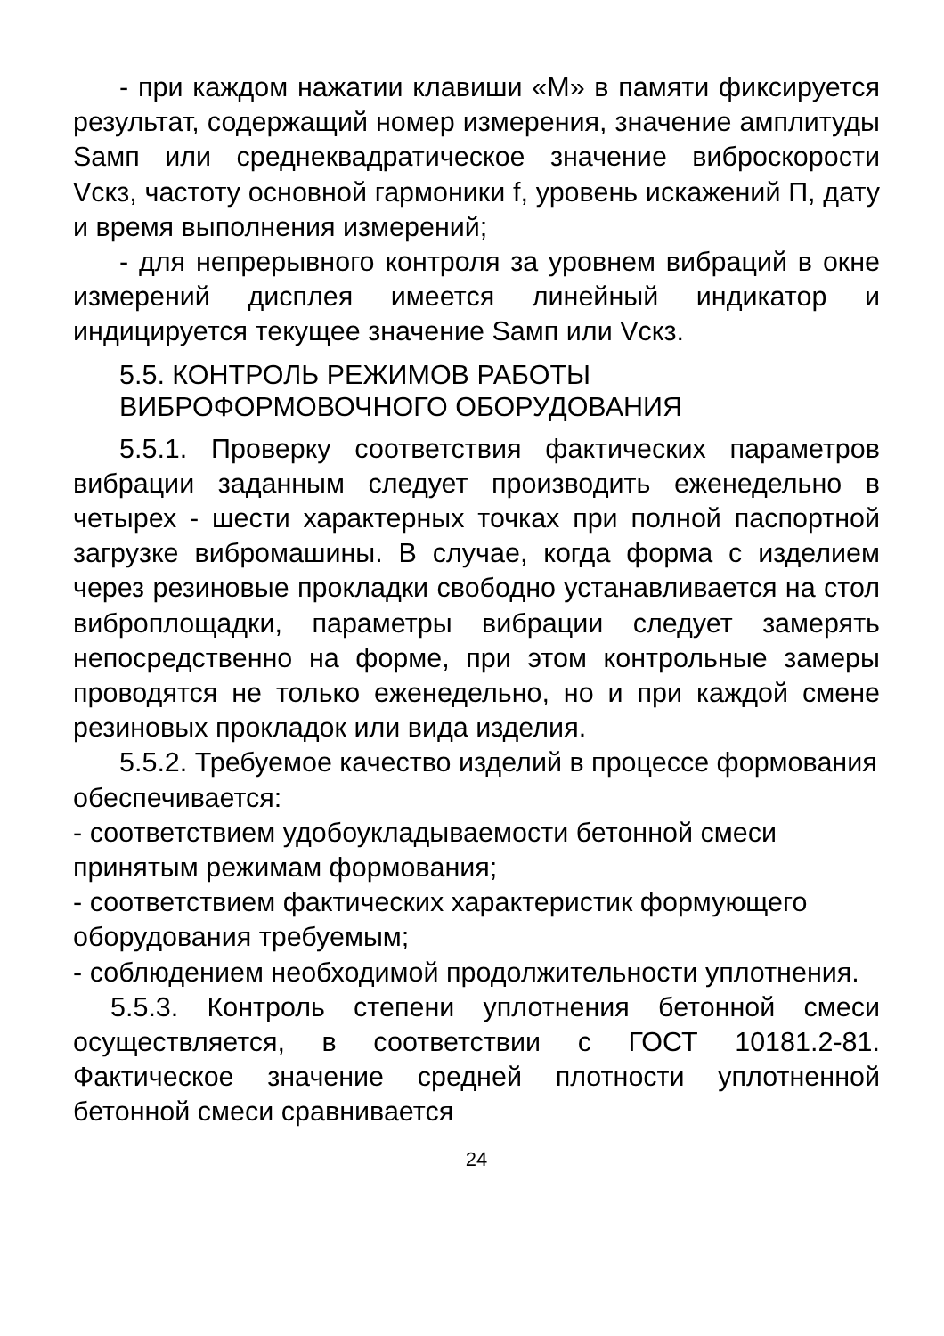- при каждом нажатии клавиши «М» в памяти фиксируется результат, содержащий номер измерения, значение амплитуды Sамп или среднеквадратическое значение виброскорости Vскз, частоту основной гармоники f, уровень искажений П, дату и время выполнения измерений;
- для непрерывного контроля за уровнем вибраций в окне измерений дисплея имеется линейный индикатор и индицируется текущее значение Sамп или Vскз.
5.5. КОНТРОЛЬ РЕЖИМОВ РАБОТЫ ВИБРОФОРМОВОЧНОГО ОБОРУДОВАНИЯ
5.5.1. Проверку соответствия фактических параметров вибрации заданным следует производить еженедельно в четырех - шести характерных точках при полной паспортной загрузке вибромашины. В случае, когда форма с изделием через резиновые прокладки свободно устанавливается на стол виброплощадки, параметры вибрации следует замерять непосредственно на форме, при этом контрольные замеры проводятся не только еженедельно, но и при каждой смене резиновых прокладок или вида изделия.
5.5.2. Требуемое качество изделий в процессе формования обеспечивается:
- соответствием удобоукладываемости бетонной смеси принятым режимам формования;
- соответствием фактических характеристик формующего оборудования требуемым;
- соблюдением необходимой продолжительности уплотнения.
5.5.3. Контроль степени уплотнения бетонной смеси осуществляется, в соответствии с ГОСТ 10181.2-81. Фактическое значение средней плотности уплотненной бетонной смеси сравнивается
24